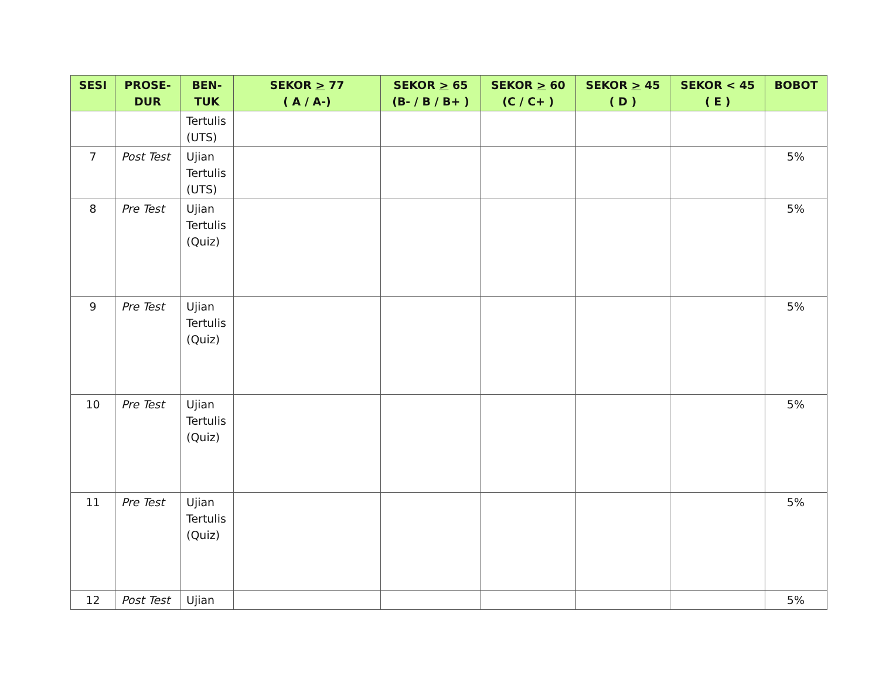| SESI | PROSE- DUR | BEN- TUK | SEKOR > 77 ( A / A-) | SEKOR > 65 (B- / B / B+ ) | SEKOR > 60 (C / C+ ) | SEKOR > 45 ( D ) | SEKOR < 45 ( E ) | BOBOT |
| --- | --- | --- | --- | --- | --- | --- | --- | --- |
| | | Tertulis (UTS) | | | | | | |
| 7 | Post Test | Ujian Tertulis (UTS) | | | | | | 5% |
| 8 | Pre Test | Ujian Tertulis (Quiz) | | | | | | 5% |
| 9 | Pre Test | Ujian Tertulis (Quiz) | | | | | | 5% |
| 10 | Pre Test | Ujian Tertulis (Quiz) | | | | | | 5% |
| 11 | Pre Test | Ujian Tertulis (Quiz) | | | | | | 5% |
| 12 | Post Test | Ujian | | | | | | 5% |